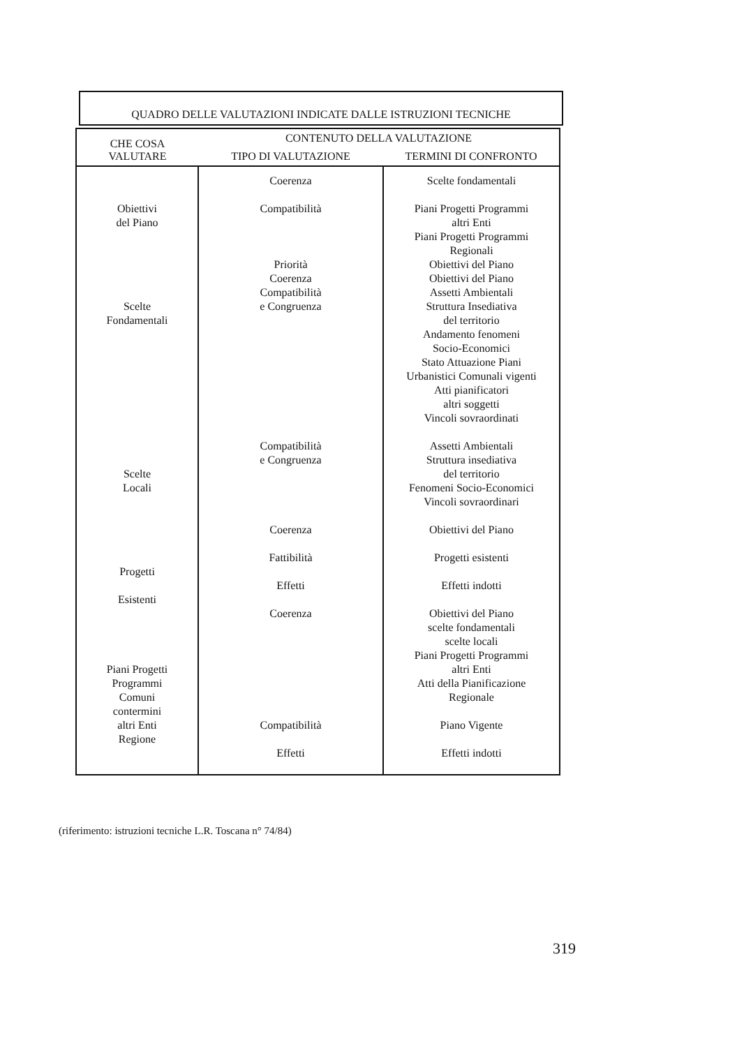QUADRO DELLE VALUTAZIONI INDICATE DALLE ISTRUZIONI TECNICHE
| CHE COSA VALUTARE | CONTENUTO DELLA VALUTAZIONE | |
| --- | --- | --- |
| | TIPO DI VALUTAZIONE | TERMINI DI CONFRONTO |
| Obiettivi del Piano Scelte Fondamentali Scelte Locali Progetti Esistenti Piani Progetti Programmi Comuni contermini altri Enti Regione | Coerenza Compatibilità Priorità Coerenza Compatibilità e Congruenza Compatibilità e Congruenza Coerenza Fattibilità Effetti Coerenza Compatibilità Effetti | Scelte fondamentali Piani Progetti Programmi altri Enti Piani Progetti Programmi Regionali Obiettivi del Piano Obiettivi del Piano Assetti Ambientali Struttura Insediativa del territorio Andamento fenomeni Socio-Economici Stato Attuazione Piani Urbanistici Comunali vigenti Atti pianificatori altri soggetti Vincoli sovraordinati Assetti Ambientali Struttura insediativa del territorio Fenomeni Socio-Economici Vincoli sovraordinari Obiettivi del Piano Progetti esistenti Effetti indotti Obiettivi del Piano scelte fondamentali scelte locali Piani Progetti Programmi altri Enti Atti della Pianificazione Regionale Piano Vigente Effetti indotti |
(riferimento: istruzioni tecniche L.R. Toscana n° 74/84)
319